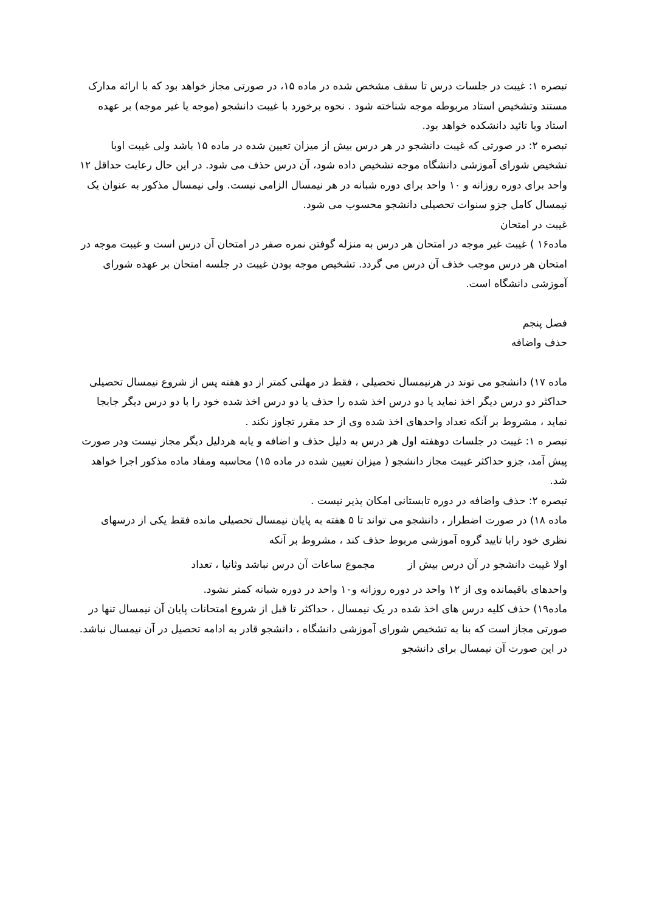تبصره ۱: غیبت در جلسات درس تا سقف مشخص شده در ماده ۱۵، در صورتی مجاز خواهد بود که با ارائه مدارک مستند وتشخیص استاد مربوطه موجه شناخته شود . نحوه برخورد با غیبت دانشجو (موجه یا غیر موجه) بر عهده استاد وبا تائید دانشکده خواهد بود.
تبصره ۲: در صورتی که غیبت دانشجو در هر درس بیش از میزان تعیین شده در ماده ۱۵ باشد ولی غیبت اوبا تشخیص شورای آموزشی دانشگاه موجه تشخیص داده شود، آن درس حذف می شود. در این حال رعایت حداقل ۱۲ واحد برای دوره روزانه و ۱۰ واحد برای دوره شبانه در هر نیمسال الزامی نیست. ولی نیمسال مذکور به عنوان یک نیمسال کامل جزو سنوات تحصیلی دانشجو محسوب می شود.
غیبت در امتحان
ماده۱۶ ) غیبت غیر موجه در امتحان هر درس به منزله گوفتن نمره صفر در امتحان آن درس است و غیبت موجه در امتحان هر درس موجب خذف آن درس می گردد. تشخیص موجه بودن غیبت در جلسه امتحان بر عهده شورای آموزشی دانشگاه است.
فصل پنجم
حذف واضافه
ماده ۱۷) دانشجو می توند در هرنیمسال تحصیلی ، فقط در مهلتی کمتر از دو هفته پس از شروع نیمسال تحصیلی حداکثر دو درس دیگر اخذ نماید یا دو درس اخذ شده را حذف یا دو درس اخذ شده خود را با دو درس دیگر جابجا نماید ، مشروط بر آنکه تعداد واحدهای اخذ شده وی از حد مقرر تجاوز نکند .
تبصر ه ۱: غیبت در جلسات دوهفته اول هر درس به دلیل حذف و اضافه و یابه هردلیل دیگر مجاز نیست ودر صورت پیش آمد، جزو حداکثر غیبت مجاز دانشجو ( میزان تعیین شده در ماده ۱۵) محاسبه ومفاد ماده مذکور اجرا خواهد شد.
تبصره ۲: حذف واضافه در دوره تابستانی امکان پذیر نیست .
ماده ۱۸) در صورت اضطرار ، دانشجو می تواند تا ۵ هفته به پایان نیمسال تحصیلی مانده فقط یکی از درسهای نظری خود رابا تایید گروه آموزشی مربوط حذف کند ، مشروط بر آنکه
اولا غیبت دانشجو در آن درس بیش از مجموع ساعات آن درس نباشد وثانیا ، تعداد
واحدهای باقیمانده وی از ۱۲ واحد در دوره روزانه و۱۰ واحد در دوره شبانه کمتر نشود.
ماده۱۹) حذف کلیه درس های اخذ شده در یک نیمسال ، حداکثر تا قبل از شروع امتحانات پایان آن نیمسال تنها در صورتی مجاز است که بنا به تشخیص شورای آموزشی دانشگاه ، دانشجو قادر به ادامه تحصیل در آن نیمسال نباشد. در این صورت آن نیمسال برای دانشجو